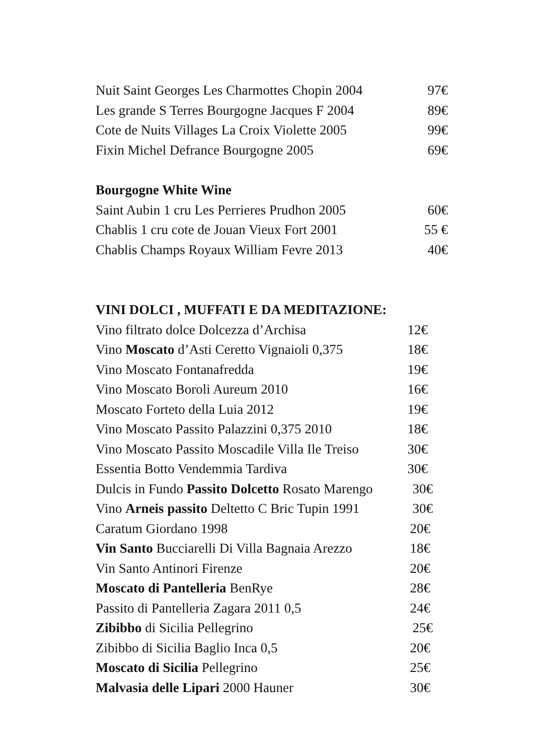Nuit Saint Georges Les Charmottes Chopin 2004 97€
Les grande S Terres Bourgogne Jacques F 2004 89€
Cote de Nuits Villages La Croix Violette 2005 99€
Fixin Michel Defrance Bourgogne 2005 69€
Bourgogne White Wine
Saint Aubin 1 cru Les Perrieres Prudhon 2005 60€
Chablis 1 cru cote de Jouan Vieux Fort 2001 55 €
Chablis Champs Royaux William Fevre 2013 40€
VINI DOLCI , MUFFATI E DA MEDITAZIONE:
Vino filtrato dolce Dolcezza d’Archisa 12€
Vino Moscato d’Asti Ceretto Vignaioli 0,375 18€
Vino Moscato Fontanafredda 19€
Vino Moscato Boroli Aureum 2010 16€
Moscato Forteto della Luia 2012 19€
Vino Moscato Passito Palazzini 0,375 2010 18€
Vino Moscato Passito Moscadile Villa Ile Treiso 30€
Essentia Botto Vendemmia Tardiva 30€
Dulcis in Fundo Passito Dolcetto Rosato Marengo 30€
Vino Arneis passito Deltetto C Bric Tupin 1991 30€
Caratum Giordano 1998 20€
Vin Santo Bucciarelli Di Villa Bagnaia Arezzo 18€
Vin Santo Antinori Firenze 20€
Moscato di Pantelleria BenRye 28€
Passito di Pantelleria Zagara 2011 0,5 24€
Zibibbo di Sicilia Pellegrino 25€
Zibibbo di Sicilia Baglio Inca 0,5 20€
Moscato di Sicilia Pellegrino 25€
Malvasia delle Lipari 2000 Hauner 30€